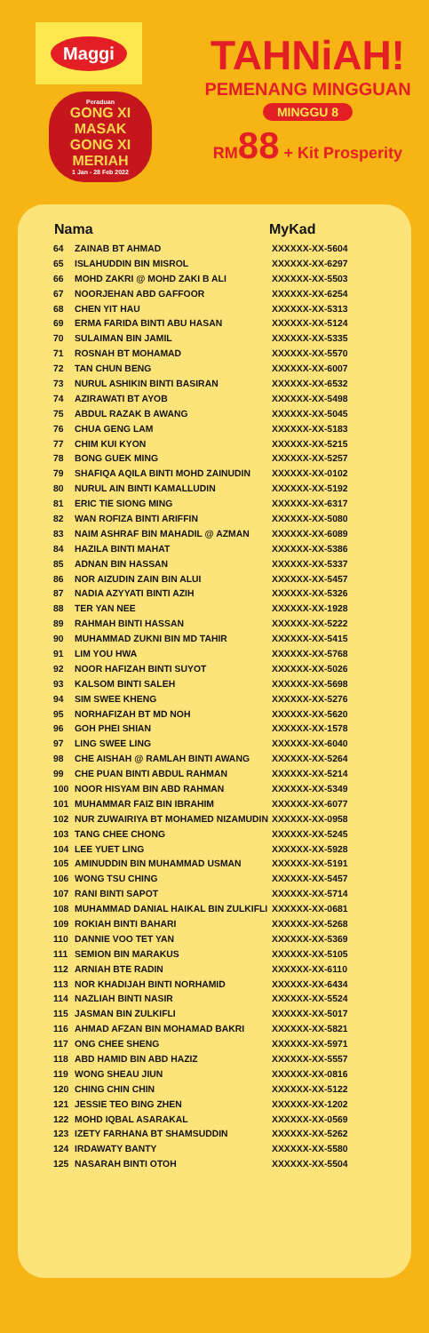Maggi
Peraduan
GONG XI MASAK GONG XI MERIAH
1 Jan - 28 Feb 2022
TAHNiAH!
PEMENANG MINGGUAN
MINGGU 8
RM88 + Kit Prosperity
| Nama | | MyKad |
| --- | --- | --- |
| 64 | ZAINAB BT AHMAD | XXXXXX-XX-5604 |
| 65 | ISLAHUDDIN BIN MISROL | XXXXXX-XX-6297 |
| 66 | MOHD ZAKRI @ MOHD ZAKI B ALI | XXXXXX-XX-5503 |
| 67 | NOORJEHAN ABD GAFFOOR | XXXXXX-XX-6254 |
| 68 | CHEN YIT HAU | XXXXXX-XX-5313 |
| 69 | ERMA FARIDA BINTI ABU HASAN | XXXXXX-XX-5124 |
| 70 | SULAIMAN BIN JAMIL | XXXXXX-XX-5335 |
| 71 | ROSNAH BT MOHAMAD | XXXXXX-XX-5570 |
| 72 | TAN CHUN BENG | XXXXXX-XX-6007 |
| 73 | NURUL ASHIKIN BINTI BASIRAN | XXXXXX-XX-6532 |
| 74 | AZIRAWATI BT AYOB | XXXXXX-XX-5498 |
| 75 | ABDUL RAZAK B AWANG | XXXXXX-XX-5045 |
| 76 | CHUA GENG LAM | XXXXXX-XX-5183 |
| 77 | CHIM KUI KYON | XXXXXX-XX-5215 |
| 78 | BONG GUEK MING | XXXXXX-XX-5257 |
| 79 | SHAFIQA AQILA BINTI MOHD ZAINUDIN | XXXXXX-XX-0102 |
| 80 | NURUL AIN BINTI KAMALLUDIN | XXXXXX-XX-5192 |
| 81 | ERIC TIE SIONG MING | XXXXXX-XX-6317 |
| 82 | WAN ROFIZA BINTI ARIFFIN | XXXXXX-XX-5080 |
| 83 | NAIM ASHRAF BIN MAHADIL @ AZMAN | XXXXXX-XX-6089 |
| 84 | HAZILA BINTI MAHAT | XXXXXX-XX-5386 |
| 85 | ADNAN BIN HASSAN | XXXXXX-XX-5337 |
| 86 | NOR AIZUDIN ZAIN BIN ALUI | XXXXXX-XX-5457 |
| 87 | NADIA AZYYATI BINTI AZIH | XXXXXX-XX-5326 |
| 88 | TER YAN NEE | XXXXXX-XX-1928 |
| 89 | RAHMAH BINTI HASSAN | XXXXXX-XX-5222 |
| 90 | MUHAMMAD ZUKNI BIN MD TAHIR | XXXXXX-XX-5415 |
| 91 | LIM YOU HWA | XXXXXX-XX-5768 |
| 92 | NOOR HAFIZAH BINTI SUYOT | XXXXXX-XX-5026 |
| 93 | KALSOM BINTI SALEH | XXXXXX-XX-5698 |
| 94 | SIM SWEE KHENG | XXXXXX-XX-5276 |
| 95 | NORHAFIZAH BT MD NOH | XXXXXX-XX-5620 |
| 96 | GOH PHEI SHIAN | XXXXXX-XX-1578 |
| 97 | LING SWEE LING | XXXXXX-XX-6040 |
| 98 | CHE AISHAH @ RAMLAH BINTI AWANG | XXXXXX-XX-5264 |
| 99 | CHE PUAN BINTI ABDUL RAHMAN | XXXXXX-XX-5214 |
| 100 | NOOR HISYAM BIN ABD RAHMAN | XXXXXX-XX-5349 |
| 101 | MUHAMMAR FAIZ BIN IBRAHIM | XXXXXX-XX-6077 |
| 102 | NUR ZUWAIRIYA BT MOHAMED NIZAMUDIN | XXXXXX-XX-0958 |
| 103 | TANG CHEE CHONG | XXXXXX-XX-5245 |
| 104 | LEE YUET LING | XXXXXX-XX-5928 |
| 105 | AMINUDDIN BIN MUHAMMAD USMAN | XXXXXX-XX-5191 |
| 106 | WONG TSU CHING | XXXXXX-XX-5457 |
| 107 | RANI BINTI SAPOT | XXXXXX-XX-5714 |
| 108 | MUHAMMAD DANIAL HAIKAL BIN ZULKIFLI | XXXXXX-XX-0681 |
| 109 | ROKIAH BINTI BAHARI | XXXXXX-XX-5268 |
| 110 | DANNIE VOO TET YAN | XXXXXX-XX-5369 |
| 111 | SEMION BIN MARAKUS | XXXXXX-XX-5105 |
| 112 | ARNIAH BTE RADIN | XXXXXX-XX-6110 |
| 113 | NOR KHADIJAH BINTI NORHAMID | XXXXXX-XX-6434 |
| 114 | NAZLIAH BINTI NASIR | XXXXXX-XX-5524 |
| 115 | JASMAN BIN ZULKIFLI | XXXXXX-XX-5017 |
| 116 | AHMAD AFZAN BIN MOHAMAD BAKRI | XXXXXX-XX-5821 |
| 117 | ONG CHEE SHENG | XXXXXX-XX-5971 |
| 118 | ABD HAMID BIN ABD HAZIZ | XXXXXX-XX-5557 |
| 119 | WONG SHEAU JIUN | XXXXXX-XX-0816 |
| 120 | CHING CHIN CHIN | XXXXXX-XX-5122 |
| 121 | JESSIE TEO BING ZHEN | XXXXXX-XX-1202 |
| 122 | MOHD IQBAL ASARAKAL | XXXXXX-XX-0569 |
| 123 | IZETY FARHANA BT SHAMSUDDIN | XXXXXX-XX-5262 |
| 124 | IRDAWATY BANTY | XXXXXX-XX-5580 |
| 125 | NASARAH BINTI OTOH | XXXXXX-XX-5504 |